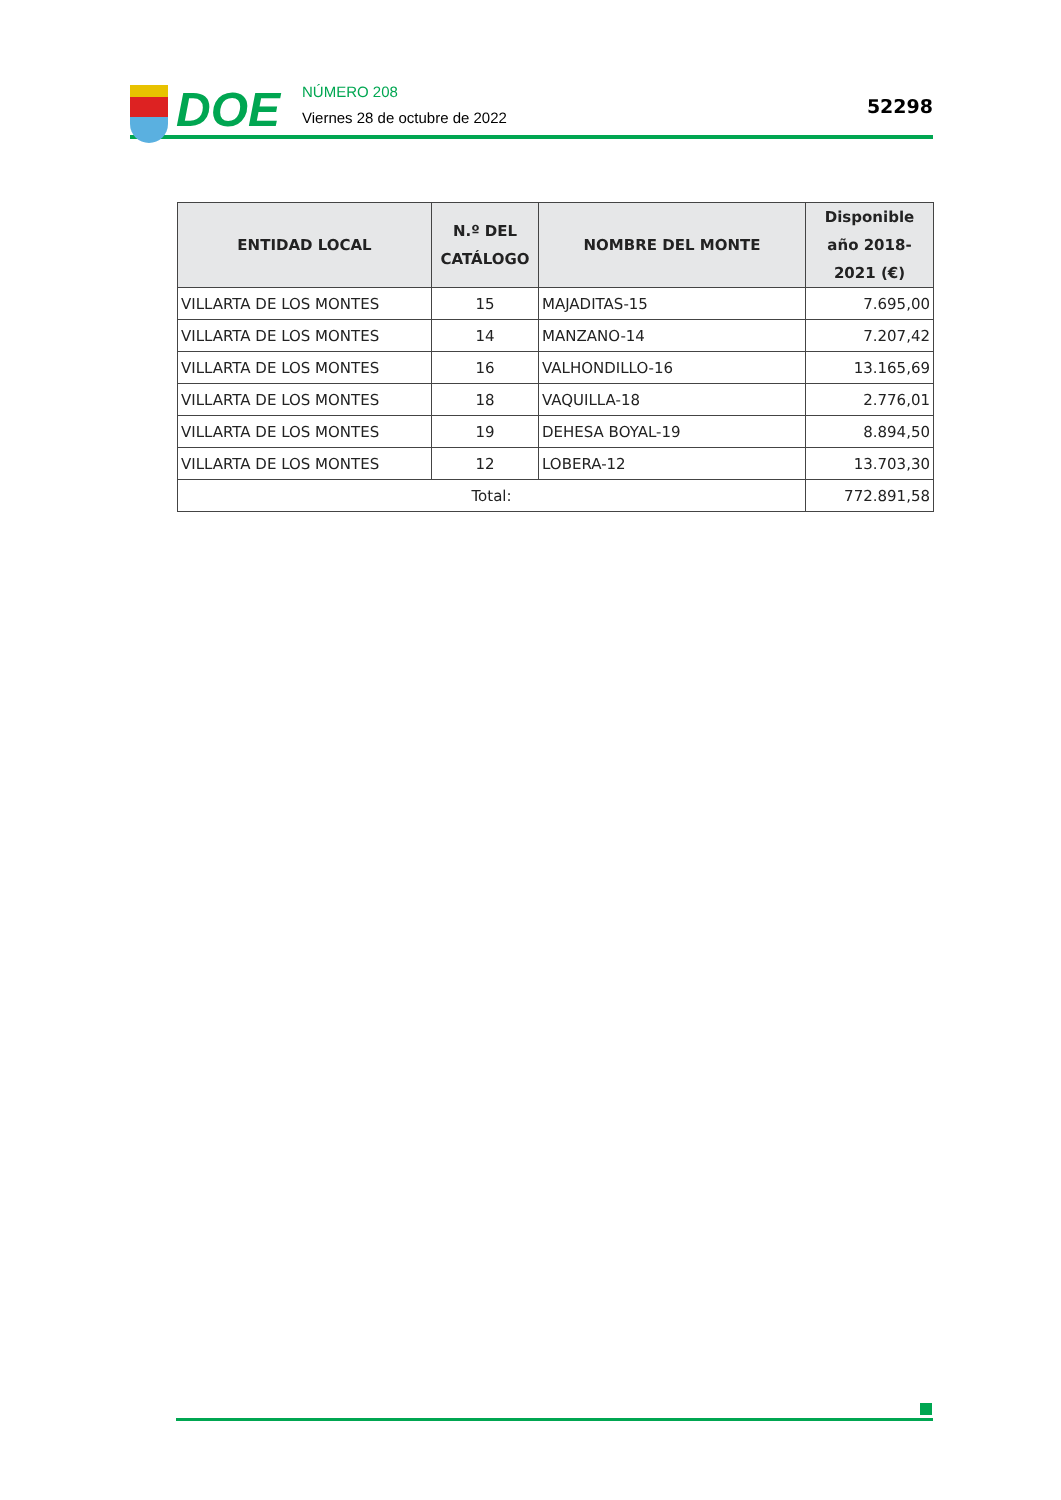DOE
NÚMERO 208
Viernes 28 de octubre de 2022
52298
| ENTIDAD LOCAL | N.º DEL CATÁLOGO | NOMBRE DEL MONTE | Disponible año 2018-2021 (€) |
| --- | --- | --- | --- |
| VILLARTA DE LOS MONTES | 15 | MAJADITAS-15 | 7.695,00 |
| VILLARTA DE LOS MONTES | 14 | MANZANO-14 | 7.207,42 |
| VILLARTA DE LOS MONTES | 16 | VALHONDILLO-16 | 13.165,69 |
| VILLARTA DE LOS MONTES | 18 | VAQUILLA-18 | 2.776,01 |
| VILLARTA DE LOS MONTES | 19 | DEHESA BOYAL-19 | 8.894,50 |
| VILLARTA DE LOS MONTES | 12 | LOBERA-12 | 13.703,30 |
| Total: | | | 772.891,58 |